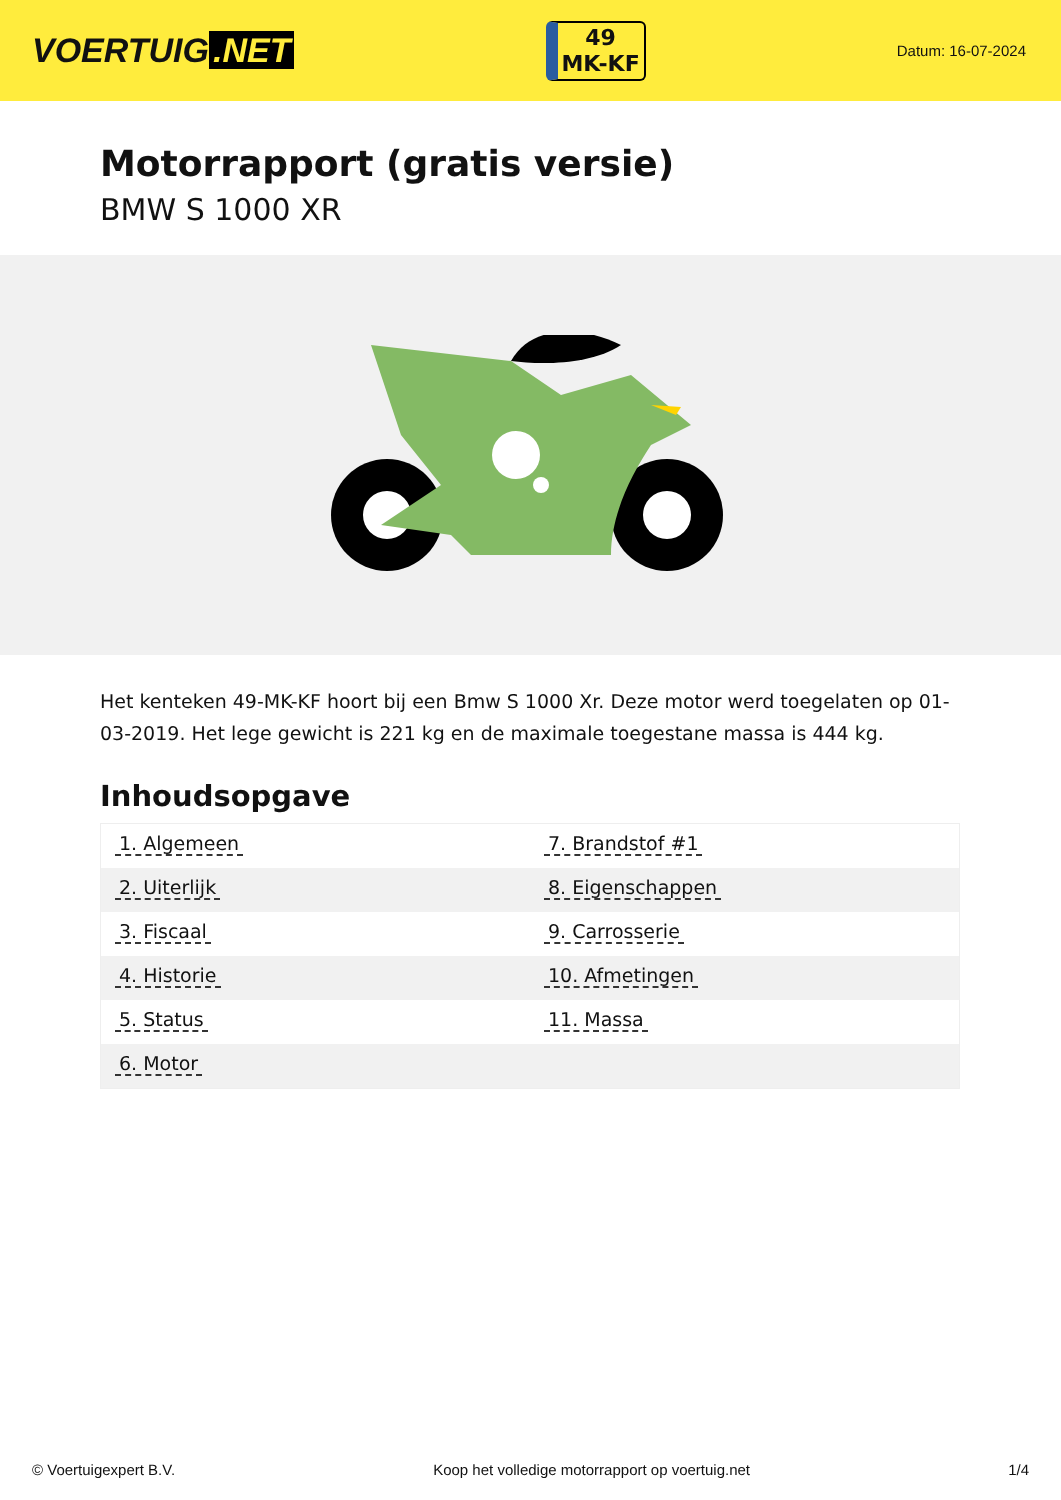VOERTUIG.NET
49
MK-KF
Datum: 16-07-2024
Motorrapport (gratis versie)
BMW S 1000 XR
Het kenteken 49-MK-KF hoort bij een Bmw S 1000 Xr. Deze motor werd toegelaten op 01-03-2019. Het lege gewicht is 221 kg en de maximale toegestane massa is 444 kg.
Inhoudsopgave
| 1. Algemeen | 7. Brandstof #1 |
| 2. Uiterlijk | 8. Eigenschappen |
| 3. Fiscaal | 9. Carrosserie |
| 4. Historie | 10. Afmetingen |
| 5. Status | 11. Massa |
| 6. Motor | |
© Voertuigexpert B.V. Koop het volledige motorrapport op voertuig.net 1/4